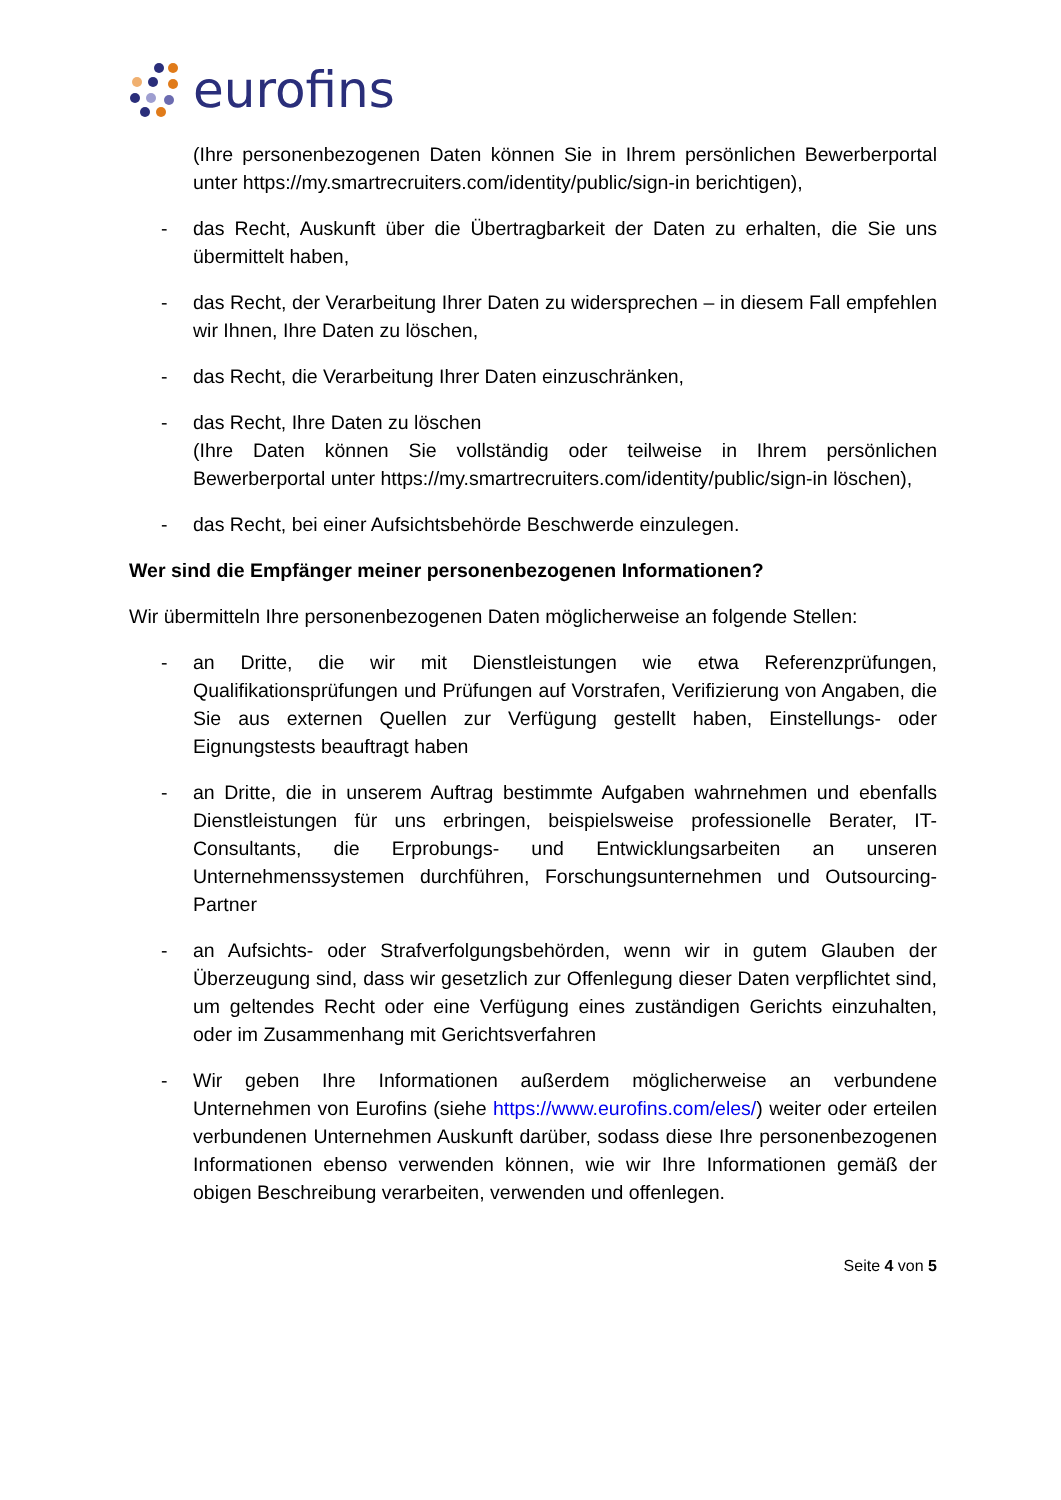eurofins
(Ihre personenbezogenen Daten können Sie in Ihrem persönlichen Bewerberportal unter https://my.smartrecruiters.com/identity/public/sign-in berichtigen),
- das Recht, Auskunft über die Übertragbarkeit der Daten zu erhalten, die Sie uns übermittelt haben,
- das Recht, der Verarbeitung Ihrer Daten zu widersprechen – in diesem Fall empfehlen wir Ihnen, Ihre Daten zu löschen,
- das Recht, die Verarbeitung Ihrer Daten einzuschränken,
- das Recht, Ihre Daten zu löschen
(Ihre Daten können Sie vollständig oder teilweise in Ihrem persönlichen Bewerberportal unter https://my.smartrecruiters.com/identity/public/sign-in löschen),
- das Recht, bei einer Aufsichtsbehörde Beschwerde einzulegen.
Wer sind die Empfänger meiner personenbezogenen Informationen?
Wir übermitteln Ihre personenbezogenen Daten möglicherweise an folgende Stellen:
- an Dritte, die wir mit Dienstleistungen wie etwa Referenzprüfungen, Qualifikationsprüfungen und Prüfungen auf Vorstrafen, Verifizierung von Angaben, die Sie aus externen Quellen zur Verfügung gestellt haben, Einstellungs- oder Eignungstests beauftragt haben
- an Dritte, die in unserem Auftrag bestimmte Aufgaben wahrnehmen und ebenfalls Dienstleistungen für uns erbringen, beispielsweise professionelle Berater, IT-Consultants, die Erprobungs- und Entwicklungsarbeiten an unseren Unternehmenssystemen durchführen, Forschungsunternehmen und Outsourcing-Partner
- an Aufsichts- oder Strafverfolgungsbehörden, wenn wir in gutem Glauben der Überzeugung sind, dass wir gesetzlich zur Offenlegung dieser Daten verpflichtet sind, um geltendes Recht oder eine Verfügung eines zuständigen Gerichts einzuhalten, oder im Zusammenhang mit Gerichtsverfahren
- Wir geben Ihre Informationen außerdem möglicherweise an verbundene Unternehmen von Eurofins (siehe https://www.eurofins.com/eles/) weiter oder erteilen verbundenen Unternehmen Auskunft darüber, sodass diese Ihre personenbezogenen Informationen ebenso verwenden können, wie wir Ihre Informationen gemäß der obigen Beschreibung verarbeiten, verwenden und offenlegen.
Seite 4 von 5